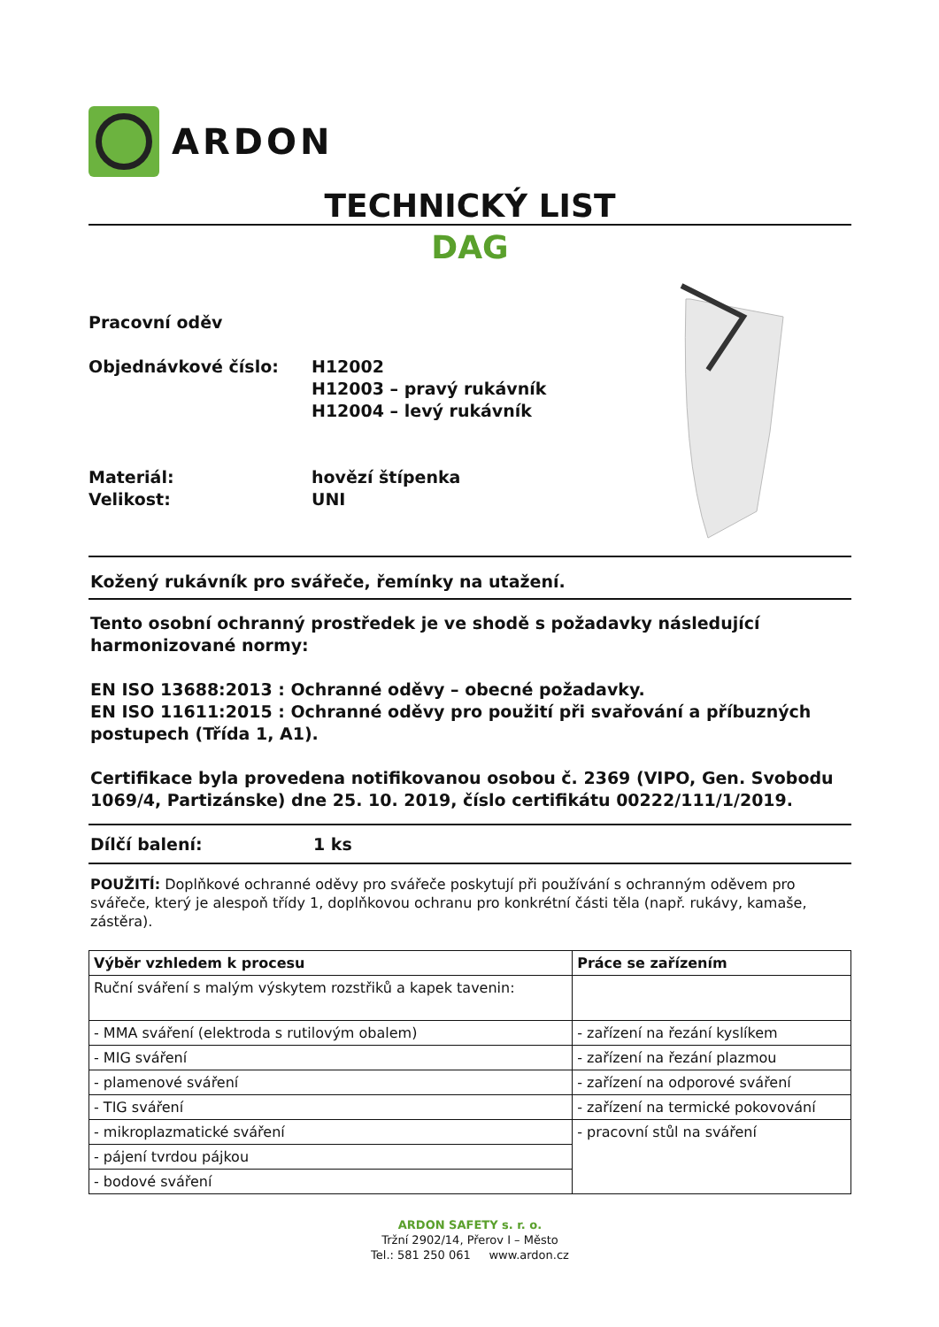ARDON
TECHNICKÝ LIST
DAG
Pracovní oděv
Objednávkové číslo: H12002
H12003 – pravý rukávník
H12004 – levý rukávník
Materiál:
Velikost:
hovězí štípenka
UNI
Kožený rukávník pro svářeče, řemínky na utažení.
Tento osobní ochranný prostředek je ve shodě s požadavky následující harmonizované normy:
EN ISO 13688:2013 : Ochranné oděvy – obecné požadavky.
EN ISO 11611:2015 : Ochranné oděvy pro použití při svařování a příbuzných postupech (Třída 1, A1).
Certifikace byla provedena notifikovanou osobou č. 2369 (VIPO, Gen. Svobodu 1069/4, Partizánske) dne 25. 10. 2019, číslo certifikátu 00222/111/1/2019.
Dílčí balení: 1 ks
POUŽITÍ: Doplňkové ochranné oděvy pro svářeče poskytují při používání s ochranným oděvem pro svářeče, který je alespoň třídy 1, doplňkovou ochranu pro konkrétní části těla (např. rukávy, kamaše, zástěra).
| Výběr vzhledem k procesu | Práce se zařízením |
| --- | --- |
| Ruční sváření s malým výskytem rozstřiků a kapek tavenin: | |
| - MMA sváření (elektroda s rutilovým obalem) | - zařízení na řezání kyslíkem |
| - MIG sváření | - zařízení na řezání plazmou |
| - plamenové sváření | - zařízení na odporové sváření |
| - TIG sváření | - zařízení na termické pokovování |
| - mikroplazmatické sváření | - pracovní stůl na sváření |
| - pájení tvrdou pájkou | |
| - bodové sváření | |
ARDON SAFETY s. r. o.
Tržní 2902/14, Přerov I – Město
Tel.: 581 250 061 www.ardon.cz